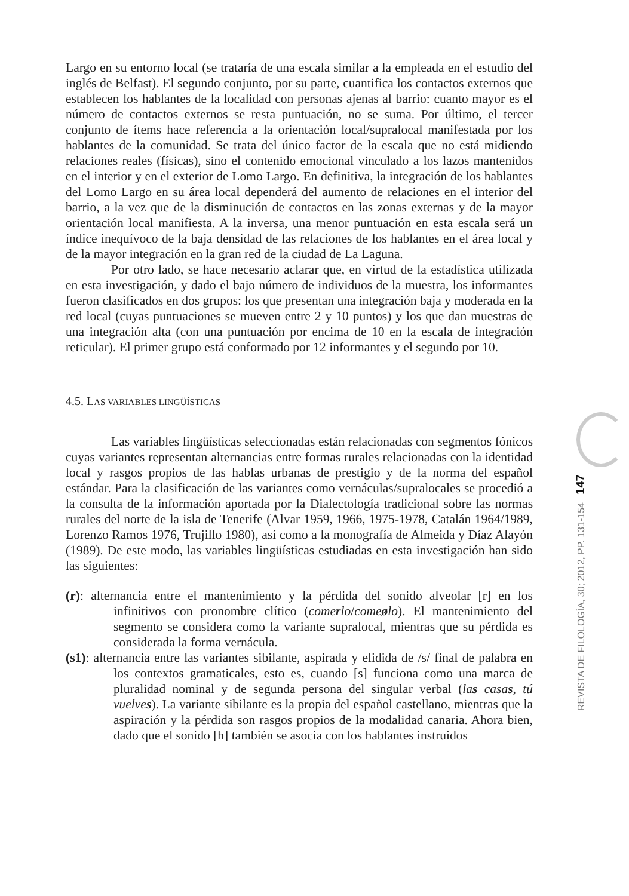Largo en su entorno local (se trataría de una escala similar a la empleada en el estudio del inglés de Belfast). El segundo conjunto, por su parte, cuantifica los contactos externos que establecen los hablantes de la localidad con personas ajenas al barrio: cuanto mayor es el número de contactos externos se resta puntuación, no se suma. Por último, el tercer conjunto de ítems hace referencia a la orientación local/supralocal manifestada por los hablantes de la comunidad. Se trata del único factor de la escala que no está midiendo relaciones reales (físicas), sino el contenido emocional vinculado a los lazos mantenidos en el interior y en el exterior de Lomo Largo. En definitiva, la integración de los hablantes del Lomo Largo en su área local dependerá del aumento de relaciones en el interior del barrio, a la vez que de la disminución de contactos en las zonas externas y de la mayor orientación local manifiesta. A la inversa, una menor puntuación en esta escala será un índice inequívoco de la baja densidad de las relaciones de los hablantes en el área local y de la mayor integración en la gran red de la ciudad de La Laguna.
Por otro lado, se hace necesario aclarar que, en virtud de la estadística utilizada en esta investigación, y dado el bajo número de individuos de la muestra, los informantes fueron clasificados en dos grupos: los que presentan una integración baja y moderada en la red local (cuyas puntuaciones se mueven entre 2 y 10 puntos) y los que dan muestras de una integración alta (con una puntuación por encima de 10 en la escala de integración reticular). El primer grupo está conformado por 12 informantes y el segundo por 10.
4.5. LAS VARIABLES LINGÜÍSTICAS
Las variables lingüísticas seleccionadas están relacionadas con segmentos fónicos cuyas variantes representan alternancias entre formas rurales relacionadas con la identidad local y rasgos propios de las hablas urbanas de prestigio y de la norma del español estándar. Para la clasificación de las variantes como vernáculas/supralocales se procedió a la consulta de la información aportada por la Dialectología tradicional sobre las normas rurales del norte de la isla de Tenerife (Alvar 1959, 1966, 1975-1978, Catalán 1964/1989, Lorenzo Ramos 1976, Trujillo 1980), así como a la monografía de Almeida y Díaz Alayón (1989). De este modo, las variables lingüísticas estudiadas en esta investigación han sido las siguientes:
(r): alternancia entre el mantenimiento y la pérdida del sonido alveolar [r] en los infinitivos con pronombre clítico (comerlo/comeølo). El mantenimiento del segmento se considera como la variante supralocal, mientras que su pérdida es considerada la forma vernácula.
(s1): alternancia entre las variantes sibilante, aspirada y elidida de /s/ final de palabra en los contextos gramaticales, esto es, cuando [s] funciona como una marca de pluralidad nominal y de segunda persona del singular verbal (las casas, tú vuelves). La variante sibilante es la propia del español castellano, mientras que la aspiración y la pérdida son rasgos propios de la modalidad canaria. Ahora bien, dado que el sonido [h] también se asocia con los hablantes instruidos
REVISTA DE FILOLOGÍA, 30; 2012, PP. 131-154 147